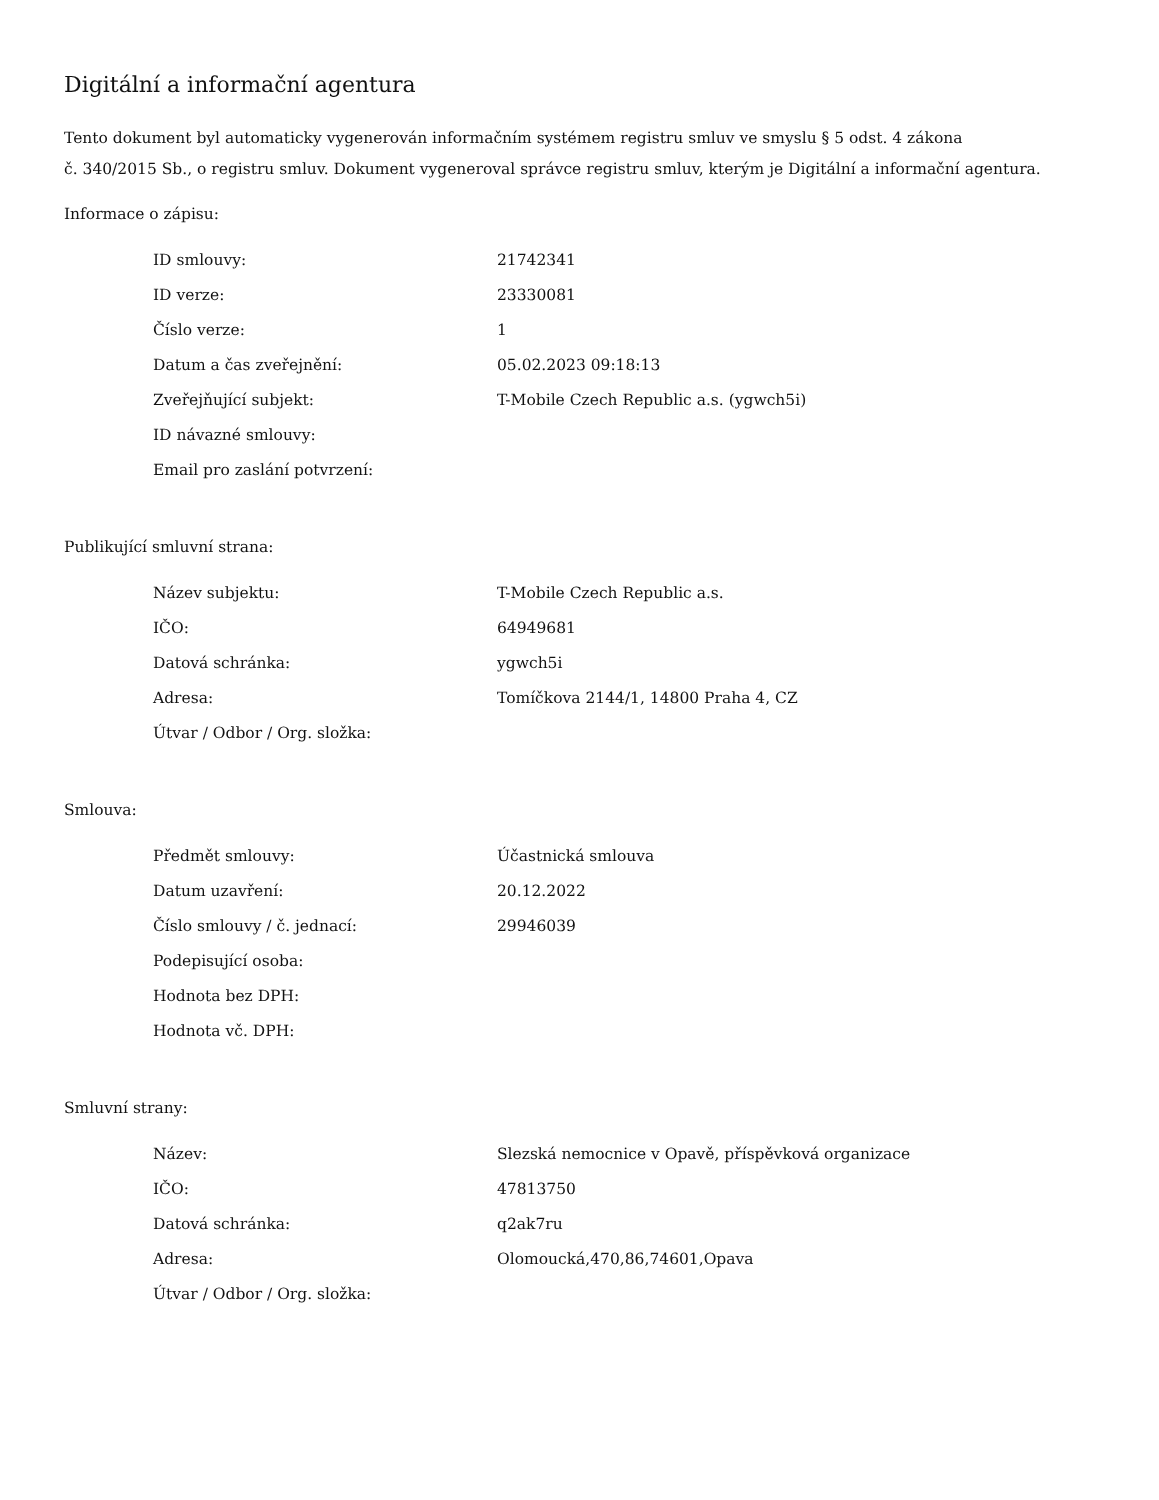Digitální a informační agentura
Tento dokument byl automaticky vygenerován informačním systémem registru smluv ve smyslu § 5 odst. 4 zákona
č. 340/2015 Sb., o registru smluv. Dokument vygeneroval správce registru smluv, kterým je Digitální a informační agentura.
Informace o zápisu:
| ID smlouvy: | 21742341 |
| ID verze: | 23330081 |
| Číslo verze: | 1 |
| Datum a čas zveřejnění: | 05.02.2023 09:18:13 |
| Zveřejňující subjekt: | T-Mobile Czech Republic a.s. (ygwch5i) |
| ID návazné smlouvy: | |
| Email pro zaslání potvrzení: | |
Publikující smluvní strana:
| Název subjektu: | T-Mobile Czech Republic a.s. |
| IČO: | 64949681 |
| Datová schránka: | ygwch5i |
| Adresa: | Tomíčkova 2144/1, 14800 Praha 4, CZ |
| Útvar / Odbor / Org. složka: | |
Smlouva:
| Předmět smlouvy: | Účastnická smlouva |
| Datum uzavření: | 20.12.2022 |
| Číslo smlouvy / č. jednací: | 29946039 |
| Podepisující osoba: | |
| Hodnota bez DPH: | |
| Hodnota vč. DPH: | |
Smluvní strany:
| Název: | Slezská nemocnice v Opavě, příspěvková organizace |
| IČO: | 47813750 |
| Datová schránka: | q2ak7ru |
| Adresa: | Olomoucká,470,86,74601,Opava |
| Útvar / Odbor / Org. složka: | |